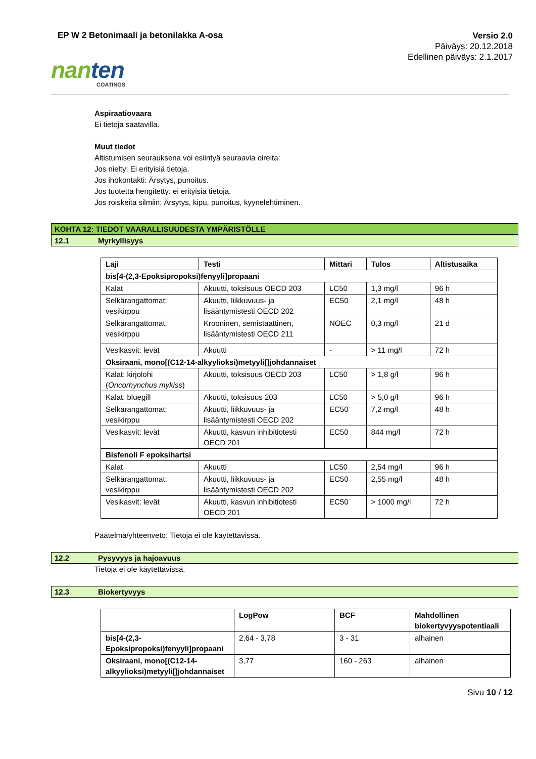EP W 2 Betonimaali ja betonilakka A-osa
Versio 2.0
Päiväys: 20.12.2018
Edellinen päiväys: 2.1.2017
nanten
COATINGS
Aspiraatiovaara
Ei tietoja saatavilla.
Muut tiedot
Altistumisen seurauksena voi esiintyä seuraavia oireita:
Jos nielty: Ei erityisiä tietoja.
Jos ihokontakti: Ärsytys, punoitus.
Jos tuotetta hengitetty: ei erityisiä tietoja.
Jos roiskeita silmiin: Ärsytys, kipu, punoitus, kyynelehtiminen.
KOHTA 12: TIEDOT VAARALLISUUDESTA YMPÄRISTÖLLE
12.1 Myrkyllisyys
| Laji | Testi | Mittari | Tulos | Altistusaika |
| --- | --- | --- | --- | --- |
| bis[4-(2,3-Epoksipropoksi)fenyyli]propaani | | | | |
| Kalat | Akuutti, toksisuus OECD 203 | LC50 | 1,3 mg/l | 96 h |
| Selkärangattomat: vesikirppu | Akuutti, liikkuvuus- ja lisääntymistesti OECD 202 | EC50 | 2,1 mg/l | 48 h |
| Selkärangattomat: vesikirppu | Krooninen, semistaattinen, lisääntymistesti OECD 211 | NOEC | 0,3 mg/l | 21 d |
| Vesikasvit: levät | Akuutti | - | > 11 mg/l | 72 h |
| Oksiraani, mono[(C12-14-alkyylioksi)metyyli[]johdannaiset | | | | |
| Kalat: kirjolohi ( Oncorhynchus mykiss ) | Akuutti, toksisuus OECD 203 | LC50 | > 1,8 g/l | 96 h |
| Kalat: bluegill | Akuutti, toksisuus 203 | LC50 | > 5,0 g/l | 96 h |
| Selkärangattomat: vesikirppu | Akuutti, liikkuvuus- ja lisääntymistesti OECD 202 | EC50 | 7,2 mg/l | 48 h |
| Vesikasvit: levät | Akuutti, kasvun inhibitiotesti OECD 201 | EC50 | 844 mg/l | 72 h |
| Bisfenoli F epoksihartsi | | | | |
| Kalat | Akuutti | LC50 | 2,54 mg/l | 96 h |
| Selkärangattomat: vesikirppu | Akuutti, liikkuvuus- ja lisääntymistesti OECD 202 | EC50 | 2,55 mg/l | 48 h |
| Vesikasvit: levät | Akuutti, kasvun inhibitiotesti OECD 201 | EC50 | > 1000 mg/l | 72 h |
Päätelmä/yhteenveto: Tietoja ei ole käytettävissä.
12.2 Pysyvyys ja hajoavuus
Tietoja ei ole käytettävissä.
12.3 Biokertyvyys
| | LogPow | BCF | Mahdollinen biokertyvyyspotentiaali |
| --- | --- | --- | --- |
| bis[4-(2,3-Epoksipropoksi)fenyyli]propaani | 2,64 - 3,78 | 3 - 31 | alhainen |
| Oksiraani, mono[(C12-14-alkyylioksi)metyyli[]johdannaiset | 3,77 | 160 - 263 | alhainen |
Sivu 10 / 12